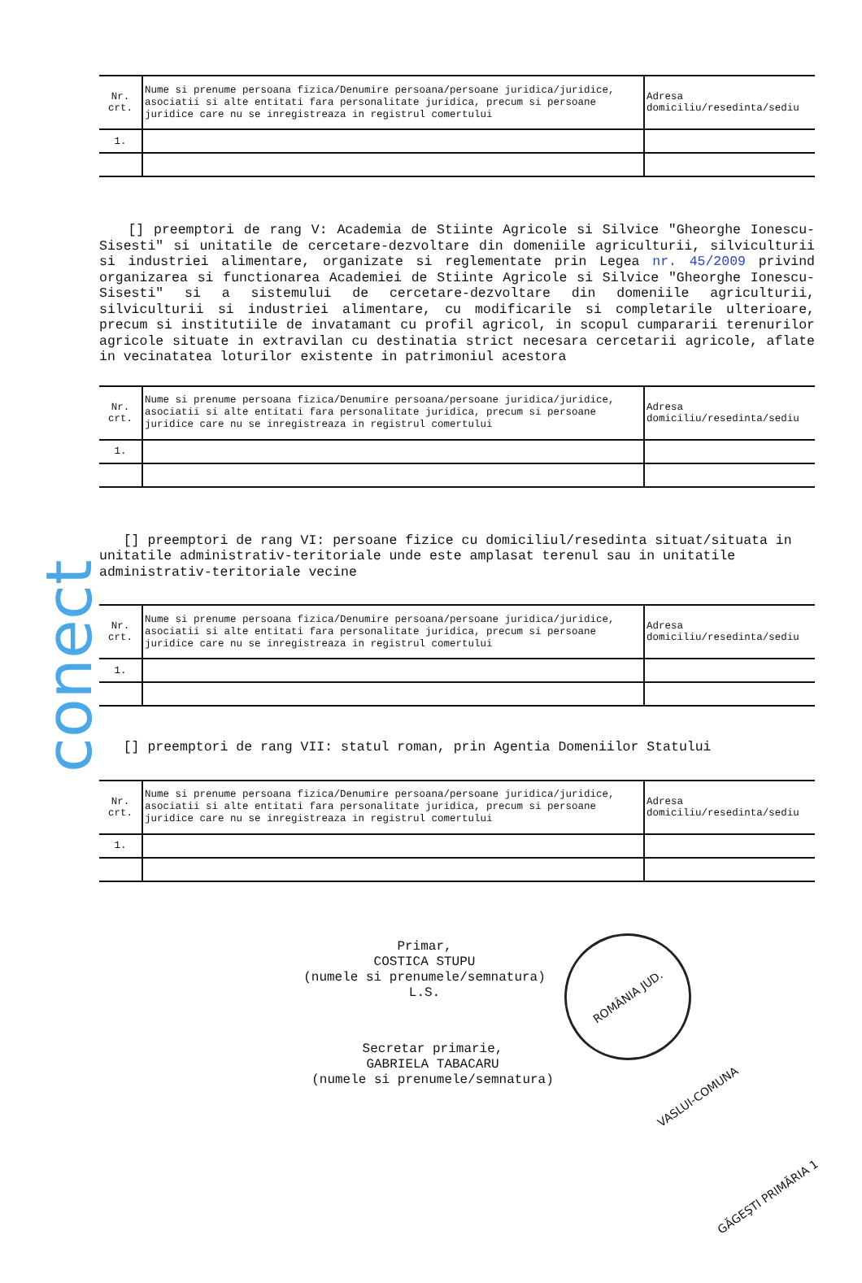conect
| Nr. crt. | Nume si prenume persoana fizica/Denumire persoana/persoane juridica/juridice, asociatii si alte entitati fara personalitate juridica, precum si persoane juridice care nu se inregistreaza in registrul comertului | Adresa domiciliu/resedinta/sediu |
| 1. | | |
[] preemptori de rang V: Academia de Stiinte Agricole si Silvice "Gheorghe Ionescu-Sisesti" si unitatile de cercetare-dezvoltare din domeniile agriculturii, silviculturii si industriei alimentare, organizate si reglementate prin Legea nr. 45/2009 privind organizarea si functionarea Academiei de Stiinte Agricole si Silvice "Gheorghe Ionescu-Sisesti" si a sistemului de cercetare-dezvoltare din domeniile agriculturii, silviculturii si industriei alimentare, cu modificarile si completarile ulterioare, precum si institutiile de invatamant cu profil agricol, in scopul cumpararii terenurilor agricole situate in extravilan cu destinatia strict necesara cercetarii agricole, aflate in vecinatatea loturilor existente in patrimoniul acestora
| Nr. crt. | Nume si prenume persoana fizica/Denumire persoana/persoane juridica/juridice, asociatii si alte entitati fara personalitate juridica, precum si persoane juridice care nu se inregistreaza in registrul comertului | Adresa domiciliu/resedinta/sediu |
| 1. | | |
[] preemptori de rang VI: persoane fizice cu domiciliul/resedinta situat/situata in unitatile administrativ-teritoriale unde este amplasat terenul sau in unitatile administrativ-teritoriale vecine
| Nr. crt. | Nume si prenume persoana fizica/Denumire persoana/persoane juridica/juridice, asociatii si alte entitati fara personalitate juridica, precum si persoane juridice care nu se inregistreaza in registrul comertului | Adresa domiciliu/resedinta/sediu |
| 1. | | |
[] preemptori de rang VII: statul roman, prin Agentia Domeniilor Statului
| Nr. crt. | Nume si prenume persoana fizica/Denumire persoana/persoane juridica/juridice, asociatii si alte entitati fara personalitate juridica, precum si persoane juridice care nu se inregistreaza in registrul comertului | Adresa domiciliu/resedinta/sediu |
| 1. | | |
Primar,
COSTICA STUPU
(numele si prenumele/semnatura)
L.S.
Secretar primarie,
GABRIELA TABACARU
(numele si prenumele/semnatura)
ROMÂNIA JUD. VASLUI-COMUNA GĂGEŞTI PRIMĂRIA 1